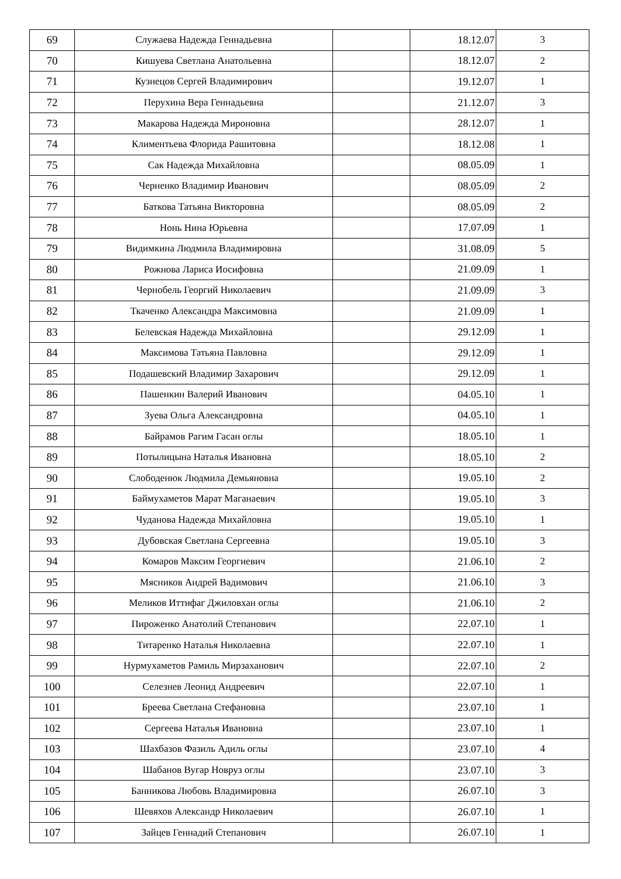| 69 | Служаева Надежда Геннадьевна | | 18.12.07 | 3 |
| 70 | Кишуева Светлана Анатольевна | | 18.12.07 | 2 |
| 71 | Кузнецов Сергей Владимирович | | 19.12.07 | 1 |
| 72 | Перухина Вера Геннадьевна | | 21.12.07 | 3 |
| 73 | Макарова Надежда Мироновна | | 28.12.07 | 1 |
| 74 | Климентьева Флорида Рашитовна | | 18.12.08 | 1 |
| 75 | Сак Надежда Михайловна | | 08.05.09 | 1 |
| 76 | Черненко Владимир Иванович | | 08.05.09 | 2 |
| 77 | Баткова Татьяна Викторовна | | 08.05.09 | 2 |
| 78 | Нонь Нина Юрьевна | | 17.07.09 | 1 |
| 79 | Видимкина Людмила Владимировна | | 31.08.09 | 5 |
| 80 | Рожнова Лариса Иосифовна | | 21.09.09 | 1 |
| 81 | Чернобель Георгий Николаевич | | 21.09.09 | 3 |
| 82 | Ткаченко Александра Максимовна | | 21.09.09 | 1 |
| 83 | Белевская Надежда Михайловна | | 29.12.09 | 1 |
| 84 | Максимова Татьяна Павловна | | 29.12.09 | 1 |
| 85 | Подашевский Владимир Захарович | | 29.12.09 | 1 |
| 86 | Пашенкин Валерий Иванович | | 04.05.10 | 1 |
| 87 | Зуева Ольга Александровна | | 04.05.10 | 1 |
| 88 | Байрамов Рагим Гасан оглы | | 18.05.10 | 1 |
| 89 | Потылицына Наталья Ивановна | | 18.05.10 | 2 |
| 90 | Слободенюк Людмила Демьяновна | | 19.05.10 | 2 |
| 91 | Баймухаметов Марат Маганаевич | | 19.05.10 | 3 |
| 92 | Чуданова Надежда Михайловна | | 19.05.10 | 1 |
| 93 | Дубовская Светлана Сергеевна | | 19.05.10 | 3 |
| 94 | Комаров Максим Георгиевич | | 21.06.10 | 2 |
| 95 | Мясников Андрей Вадимович | | 21.06.10 | 3 |
| 96 | Меликов Иттифаг Джиловхан оглы | | 21.06.10 | 2 |
| 97 | Пироженко Анатолий Степанович | | 22.07.10 | 1 |
| 98 | Титаренко Наталья Николаевна | | 22.07.10 | 1 |
| 99 | Нурмухаметов Рамиль Мирзаханович | | 22.07.10 | 2 |
| 100 | Селезнев Леонид Андреевич | | 22.07.10 | 1 |
| 101 | Бреева Светлана Стефановна | | 23.07.10 | 1 |
| 102 | Сергеева Наталья Ивановна | | 23.07.10 | 1 |
| 103 | Шахбазов Фазиль Адиль оглы | | 23.07.10 | 4 |
| 104 | Шабанов Вугар Новруз оглы | | 23.07.10 | 3 |
| 105 | Банникова Любовь Владимировна | | 26.07.10 | 3 |
| 106 | Шевяхов Александр Николаевич | | 26.07.10 | 1 |
| 107 | Зайцев Геннадий Степанович | | 26.07.10 | 1 |